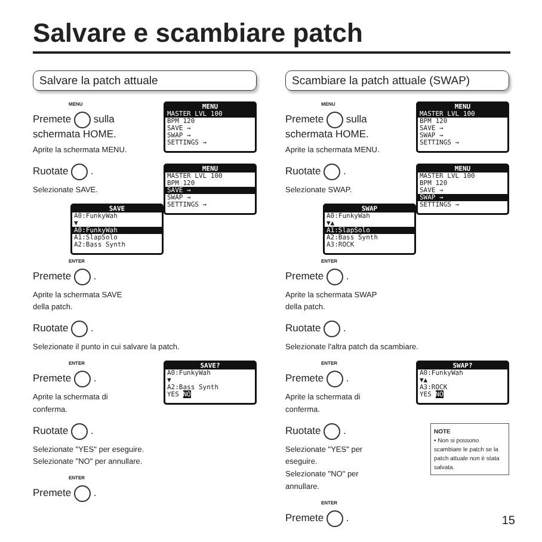Salvare e scambiare patch
Salvare la patch attuale
MENU
MASTER LVL 100
BPM 120
SAVE →
SWAP →
SETTINGS →
MENU
Premete sulla
schermata HOME.
Aprite la schermata MENU.
MENU
MASTER LVL 100
BPM 120
SAVE →
SWAP →
SETTINGS →
Ruotate .
Selezionate SAVE.
SAVE
A0:FunkyWah
▼
A0:FunkyWah
A1:SlapSolo
A2:Bass Synth
ENTER
Premete .
Aprite la schermata SAVE
della patch.
Ruotate .
Selezionate il punto in cui salvare la patch.
SAVE?
A0:FunkyWah
▼
A2:Bass Synth
YES NO
ENTER
Premete .
Aprite la schermata di
conferma.
Ruotate .
Selezionate "YES" per eseguire.
Selezionate "NO" per annullare.
ENTER
Premete .
Scambiare la patch attuale (SWAP)
MENU
MASTER LVL 100
BPM 120
SAVE →
SWAP →
SETTINGS →
MENU
Premete sulla
schermata HOME.
Aprite la schermata MENU.
MENU
MASTER LVL 100
BPM 120
SAVE →
SWAP →
SETTINGS →
Ruotate .
Selezionate SWAP.
SWAP
A0:FunkyWah
▼▲
A1:SlapSolo
A2:Bass Synth
A3:ROCK
ENTER
Premete .
Aprite la schermata SWAP
della patch.
Ruotate .
Selezionate l'altra patch da scambiare.
SWAP?
A0:FunkyWah
▼▲
A3:ROCK
YES NO
ENTER
Premete .
Aprite la schermata di
conferma.
NOTE
• Non si possono scambiare le patch se la patch attuale non è stata salvata.
Ruotate .
Selezionate "YES" per
eseguire.
Selezionate "NO" per
annullare.
ENTER
Premete .
15